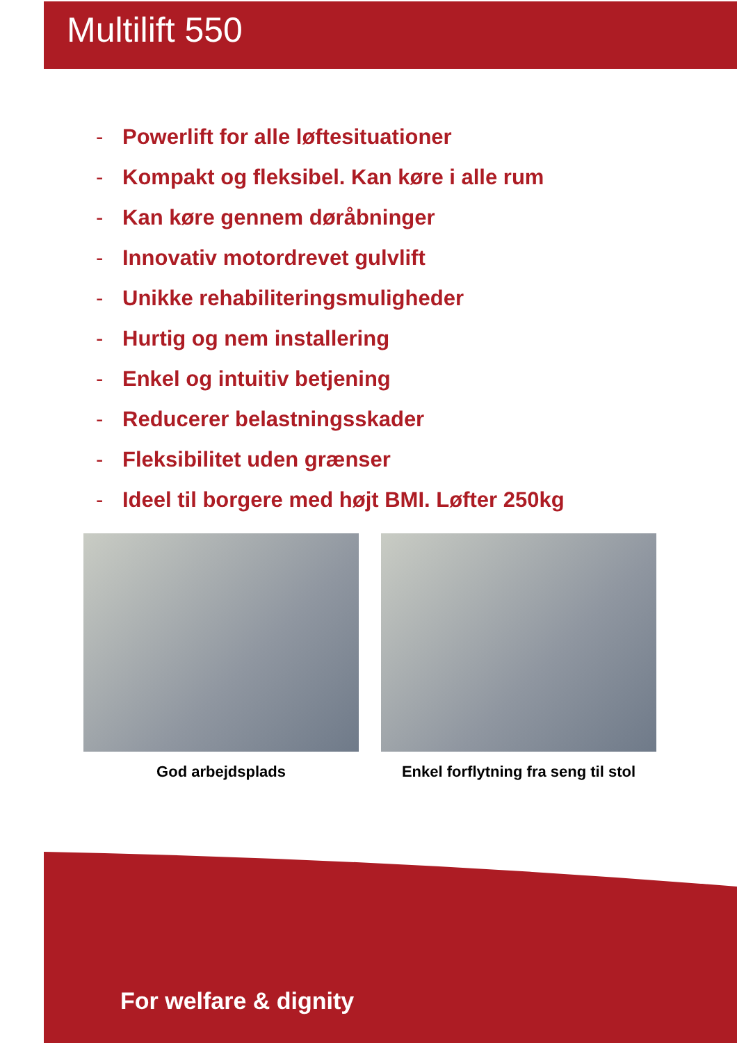Multilift 550
- Powerlift for alle løftesituationer
- Kompakt og fleksibel. Kan køre i alle rum
- Kan køre gennem døråbninger
- Innovativ motordrevet gulvlift
- Unikke rehabiliteringsmuligheder
- Hurtig og nem installering
- Enkel og intuitiv betjening
- Reducerer belastningsskader
- Fleksibilitet uden grænser
- Ideel til borgere med højt BMI. Løfter 250kg
God arbejdsplads Enkel forflytning fra seng til stol
For welfare & dignity